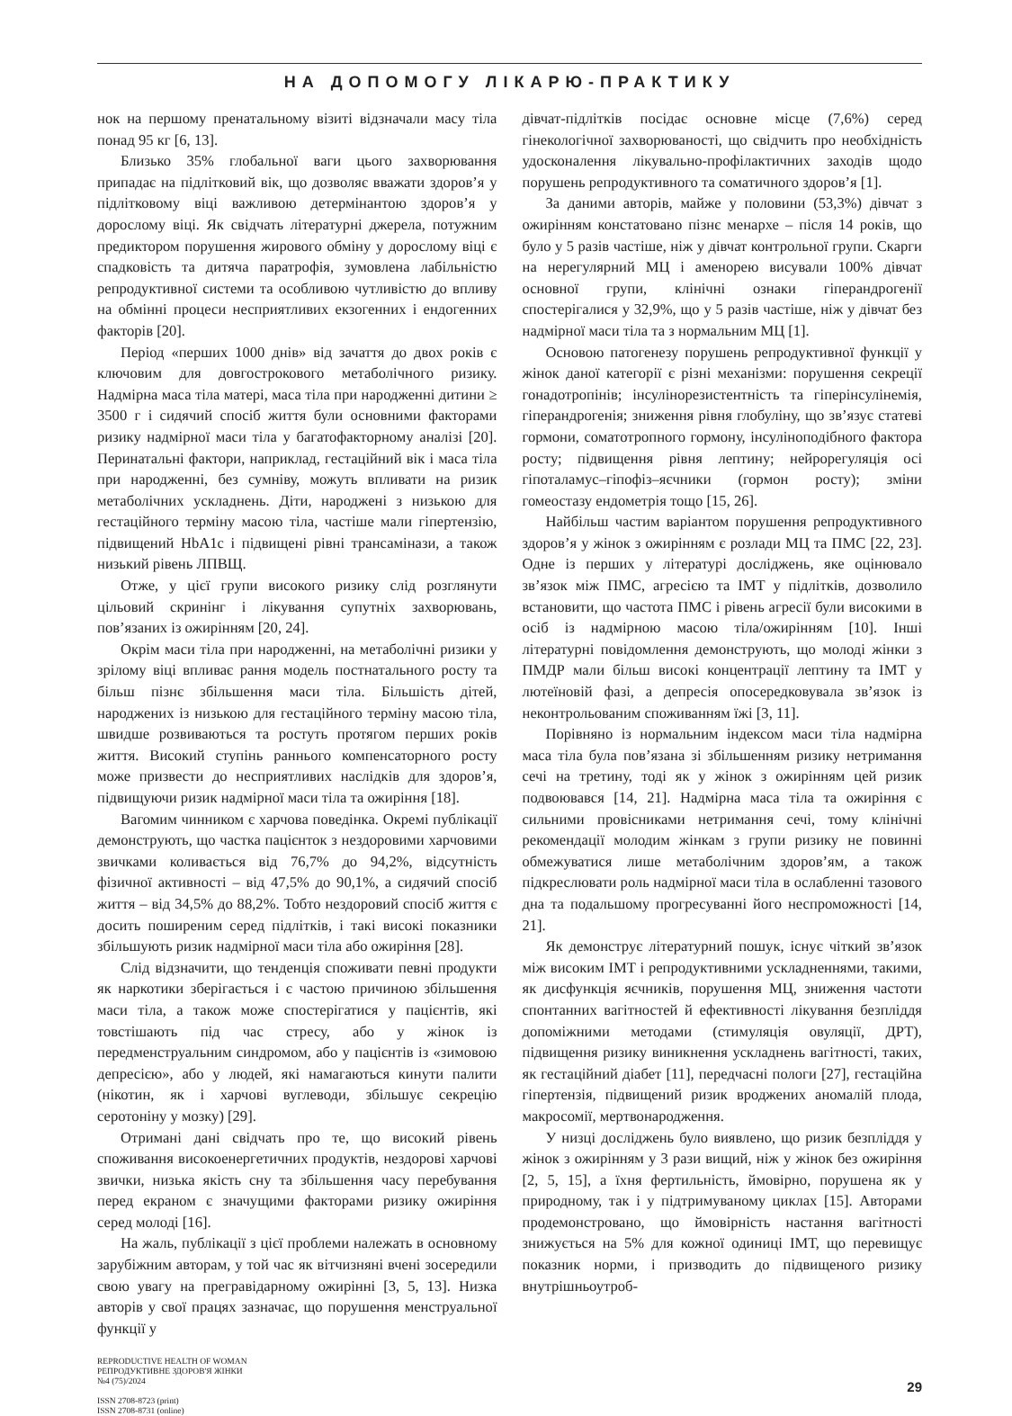НА ДОПОМОГУ ЛІКАРЮ-ПРАКТИКУ
нок на першому пренатальному візиті відзначали масу тіла понад 95 кг [6, 13].
Близько 35% глобальної ваги цього захворювання припадає на підлітковий вік, що дозволяє вважати здоров’я у підлітковому віці важливою детермінантою здоров’я у дорослому віці. Як свідчать літературні джерела, потужним предиктором порушення жирового обміну у дорослому віці є спадковість та дитяча паратрофія, зумовлена лабільністю репродуктивної системи та особливою чутливістю до впливу на обмінні процеси несприятливих екзогенних і ендогенних факторів [20].
Період «перших 1000 днів» від зачаття до двох років є ключовим для довгострокового метаболічного ризику. Надмірна маса тіла матері, маса тіла при народженні дитини ≥ 3500 г і сидячий спосіб життя були основними факторами ризику надмірної маси тіла у багатофакторному аналізі [20]. Перинатальні фактори, наприклад, гестаційний вік і маса тіла при народженні, без сумніву, можуть впливати на ризик метаболічних ускладнень. Діти, народжені з низькою для гестаційного терміну масою тіла, частіше мали гіпертензію, підвищений HbA1c і підвищені рівні трансамінази, а також низький рівень ЛПВЩ.
Отже, у цієї групи високого ризику слід розглянути цільовий скринінг і лікування супутніх захворювань, пов’язаних із ожирінням [20, 24].
Окрім маси тіла при народженні, на метаболічні ризики у зрілому віці впливає рання модель постнатального росту та більш пізнє збільшення маси тіла. Більшість дітей, народжених із низькою для гестаційного терміну масою тіла, швидше розвиваються та ростуть протягом перших років життя. Високий ступінь раннього компенсаторного росту може призвести до несприятливих наслідків для здоров’я, підвищуючи ризик надмірної маси тіла та ожиріння [18].
Вагомим чинником є харчова поведінка. Окремі публікації демонструють, що частка пацієнток з нездоровими харчовими звичками коливається від 76,7% до 94,2%, відсутність фізичної активності – від 47,5% до 90,1%, а сидячий спосіб життя – від 34,5% до 88,2%. Тобто нездоровий спосіб життя є досить поширеним серед підлітків, і такі високі показники збільшують ризик надмірної маси тіла або ожиріння [28].
Слід відзначити, що тенденція споживати певні продукти як наркотики зберігається і є частою причиною збільшення маси тіла, а також може спостерігатися у пацієнтів, які товстішають під час стресу, або у жінок із передменструальним синдромом, або у пацієнтів із «зимовою депресією», або у людей, які намагаються кинути палити (нікотин, як і харчові вуглеводи, збільшує секрецію серотоніну у мозку) [29].
Отримані дані свідчать про те, що високий рівень споживання високоенергетичних продуктів, нездорові харчові звички, низька якість сну та збільшення часу перебування перед екраном є значущими факторами ризику ожиріння серед молоді [16].
На жаль, публікації з цієї проблеми належать в основному зарубіжним авторам, у той час як вітчизняні вчені зосередили свою увагу на прегравідарному ожирінні [3, 5, 13]. Низка авторів у свої працях зазначає, що порушення менструальної функції у
дівчат-підлітків посідає основне місце (7,6%) серед гінекологічної захворюваності, що свідчить про необхідність удосконалення лікувально-профілактичних заходів щодо порушень репродуктивного та соматичного здоров’я [1].
За даними авторів, майже у половини (53,3%) дівчат з ожирінням констатовано пізнє менархе – після 14 років, що було у 5 разів частіше, ніж у дівчат контрольної групи. Скарги на нерегулярний МЦ і аменорею висували 100% дівчат основної групи, клінічні ознаки гіперандрогенії спостерігалися у 32,9%, що у 5 разів частіше, ніж у дівчат без надмірної маси тіла та з нормальним МЦ [1].
Основою патогенезу порушень репродуктивної функції у жінок даної категорії є різні механізми: порушення секреції гонадотропінів; інсулінорезистентність та гіперінсулінемія, гіперандрогенія; зниження рівня глобуліну, що зв’язує статеві гормони, соматотропного гормону, інсуліноподібного фактора росту; підвищення рівня лептину; нейрорегуляція осі гіпоталамус–гіпофіз–яєчники (гормон росту); зміни гомеостазу ендометрія тощо [15, 26].
Найбільш частим варіантом порушення репродуктивного здоров’я у жінок з ожирінням є розлади МЦ та ПМС [22, 23]. Одне із перших у літературі досліджень, яке оцінювало зв’язок між ПМС, агресією та ІМТ у підлітків, дозволило встановити, що частота ПМС і рівень агресії були високими в осіб із надмірною масою тіла/ожирінням [10]. Інші літературні повідомлення демонструють, що молоді жінки з ПМДР мали більш високі концентрації лептину та ІМТ у лютеїновій фазі, а депресія опосередковувала зв’язок із неконтрольованим споживанням їжі [3, 11].
Порівняно із нормальним індексом маси тіла надмірна маса тіла була пов’язана зі збільшенням ризику нетримання сечі на третину, тоді як у жінок з ожирінням цей ризик подвоювався [14, 21]. Надмірна маса тіла та ожиріння є сильними провісниками нетримання сечі, тому клінічні рекомендації молодим жінкам з групи ризику не повинні обмежуватися лише метаболічним здоров’ям, а також підкреслювати роль надмірної маси тіла в ослабленні тазового дна та подальшому прогресуванні його неспроможності [14, 21].
Як демонструє літературний пошук, існує чіткий зв’язок між високим ІМТ і репродуктивними ускладненнями, такими, як дисфункція яєчників, порушення МЦ, зниження частоти спонтанних вагітностей й ефективності лікування безпліддя допоміжними методами (стимуляція овуляції, ДРТ), підвищення ризику виникнення ускладнень вагітності, таких, як гестаційний діабет [11], передчасні пологи [27], гестаційна гіпертензія, підвищений ризик вроджених аномалій плода, макросомії, мертвонародження.
У низці досліджень було виявлено, що ризик безпліддя у жінок з ожирінням у 3 рази вищий, ніж у жінок без ожиріння [2, 5, 15], а їхня фертильність, ймовірно, порушена як у природному, так і у підтримуваному циклах [15]. Авторами продемонстровано, що ймовірність настання вагітності знижується на 5% для кожної одиниці ІМТ, що перевищує показник норми, і призводить до підвищеного ризику внутрішньоутроб-
REPRODUCTIVE HEALTH OF WOMAN
РЕПРОДУКТИВНЕ ЗДОРОВ'Я ЖІНКИ
№4 (75)/2024
ISSN 2708-8723 (print)
ISSN 2708-8731 (online)
29